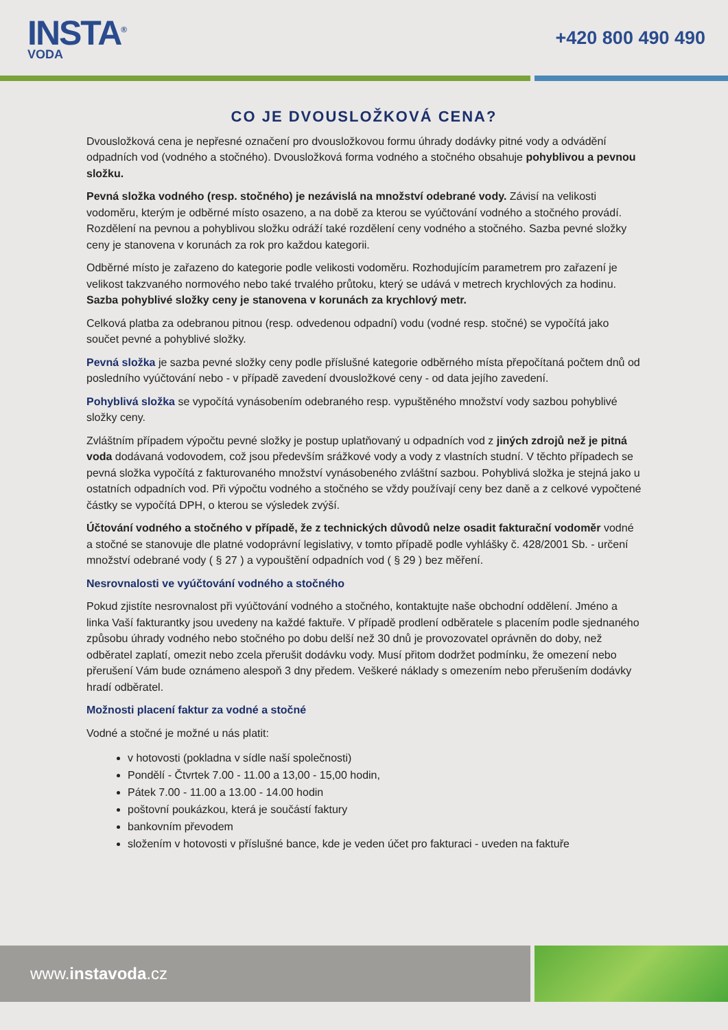INSTA<sup>®</sup>
VODA
+420 800 490 490
CO JE DVOUSLOŽKOVÁ CENA?
Dvousložková cena je nepřesné označení pro dvousložkovou formu úhrady dodávky pitné vody a odvádění odpadních vod (vodného a stočného). Dvousložková forma vodného a stočného obsahuje pohyblivou a pevnou složku.
Pevná složka vodného (resp. stočného) je nezávislá na množství odebrané vody. Závisí na velikosti vodoměru, kterým je odběrné místo osazeno, a na době za kterou se vyúčtování vodného a stočného provádí. Rozdělení na pevnou a pohyblivou složku odráží také rozdělení ceny vodného a stočného. Sazba pevné složky ceny je stanovena v korunách za rok pro každou kategorii.
Odběrné místo je zařazeno do kategorie podle velikosti vodoměru. Rozhodujícím parametrem pro zařazení je velikost takzvaného normového nebo také trvalého průtoku, který se udává v metrech krychlových za hodinu. Sazba pohyblivé složky ceny je stanovena v korunách za krychlový metr.
Celková platba za odebranou pitnou (resp. odvedenou odpadní) vodu (vodné resp. stočné) se vypočítá jako součet pevné a pohyblivé složky.
Pevná složka je sazba pevné složky ceny podle příslušné kategorie odběrného místa přepočítaná počtem dnů od posledního vyúčtování nebo - v případě zavedení dvousložkové ceny - od data jejího zavedení.
Pohyblivá složka se vypočítá vynásobením odebraného resp. vypuštěného množství vody sazbou pohyblivé složky ceny.
Zvláštním případem výpočtu pevné složky je postup uplatňovaný u odpadních vod z jiných zdrojů než je pitná voda dodávaná vodovodem, což jsou především srážkové vody a vody z vlastních studní. V těchto případech se pevná složka vypočítá z fakturovaného množství vynásobeného zvláštní sazbou. Pohyblivá složka je stejná jako u ostatních odpadních vod. Při výpočtu vodného a stočného se vždy používají ceny bez daně a z celkové vypočtené částky se vypočítá DPH, o kterou se výsledek zvýší.
Účtování vodného a stočného v případě, že z technických důvodů nelze osadit fakturační vodoměr vodné a stočné se stanovuje dle platné vodoprávní legislativy, v tomto případě podle vyhlášky č. 428/2001 Sb. - určení množství odebrané vody ( § 27 ) a vypouštění odpadních vod ( § 29 ) bez měření.
Nesrovnalosti ve vyúčtování vodného a stočného
Pokud zjistíte nesrovnalost při vyúčtování vodného a stočného, kontaktujte naše obchodní oddělení. Jméno a linka Vaší fakturantky jsou uvedeny na každé faktuře. V případě prodlení odběratele s placením podle sjednaného způsobu úhrady vodného nebo stočného po dobu delší než 30 dnů je provozovatel oprávněn do doby, než odběratel zaplatí, omezit nebo zcela přerušit dodávku vody. Musí přitom dodržet podmínku, že omezení nebo přerušení Vám bude oznámeno alespoň 3 dny předem. Veškeré náklady s omezením nebo přerušením dodávky hradí odběratel.
Možnosti placení faktur za vodné a stočné
Vodné a stočné je možné u nás platit:
v hotovosti (pokladna v sídle naší společnosti)
Pondělí - Čtvrtek 7.00 - 11.00 a 13,00 - 15,00 hodin,
Pátek 7.00 - 11.00 a 13.00 - 14.00 hodin
poštovní poukázkou, která je součástí faktury
bankovním převodem
složením v hotovosti v příslušné bance, kde je veden účet pro fakturaci - uveden na faktuře
www. instavoda.cz